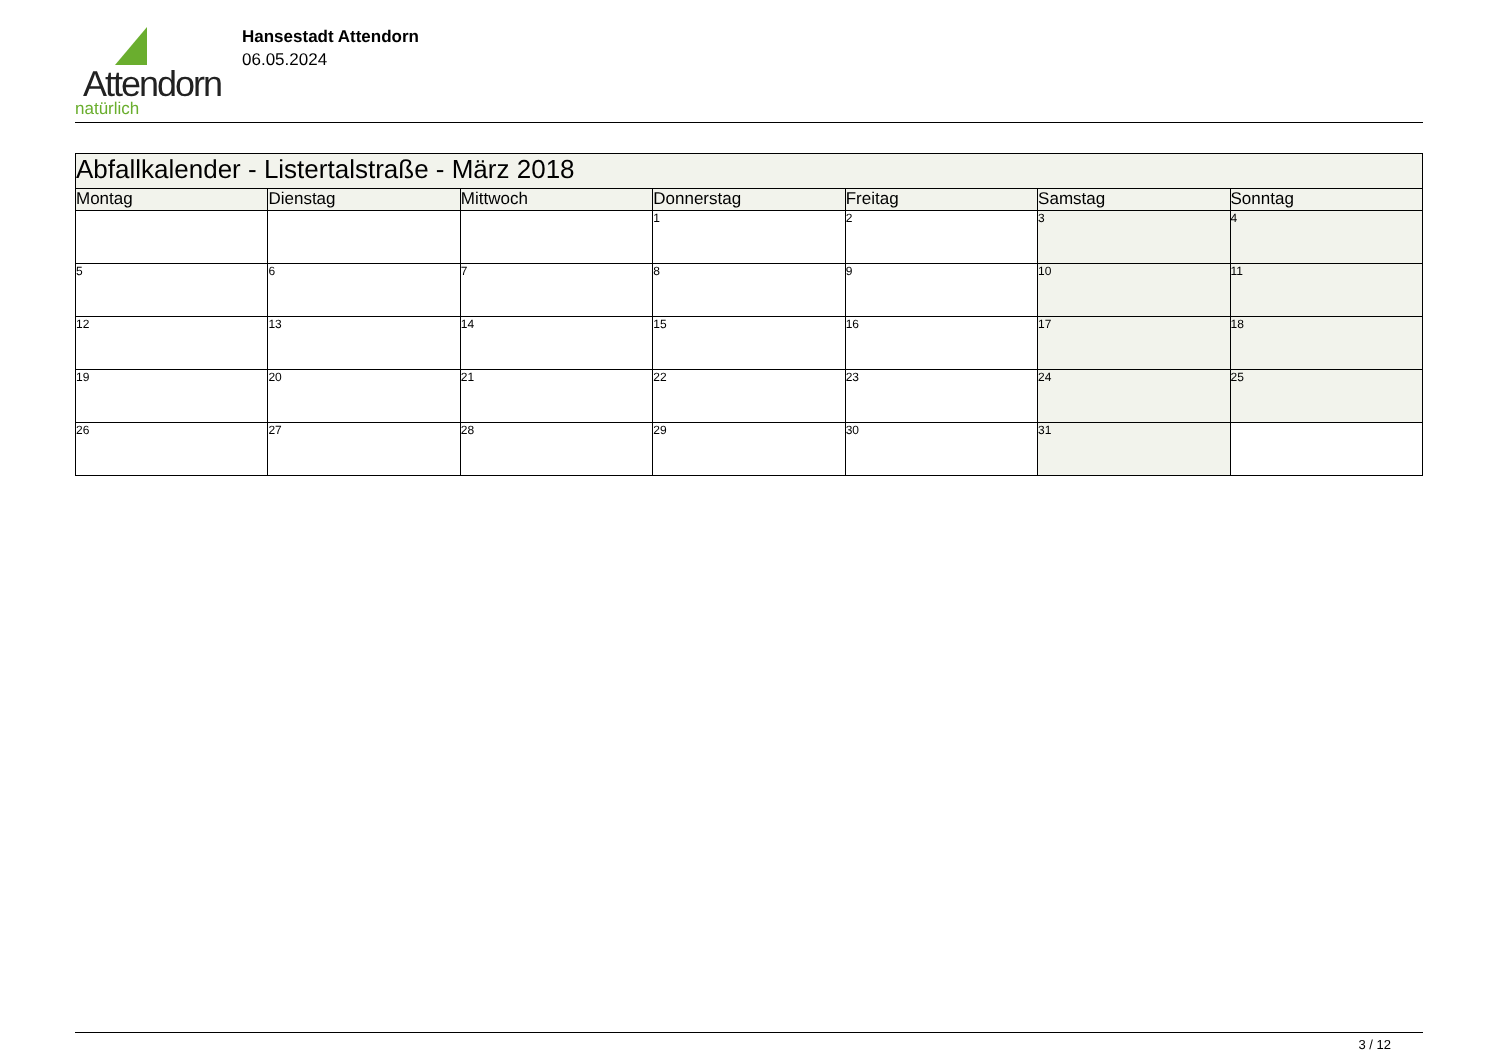Attendorn
natürlich
Hansestadt Attendorn
06.05.2024
| Abfallkalender - Listertalstraße - März 2018 | | | | | | |
| Montag | Dienstag | Mittwoch | Donnerstag | Freitag | Samstag | Sonntag |
| | | | 1 | 2 | 3 | 4 |
| 5 | 6 | 7 | 8 | 9 | 10 | 11 |
| 12 | 13 | 14 | 15 | 16 | 17 | 18 |
| 19 | 20 | 21 | 22 | 23 | 24 | 25 |
| 26 | 27 | 28 | 29 | 30 | 31 | |
3 / 12